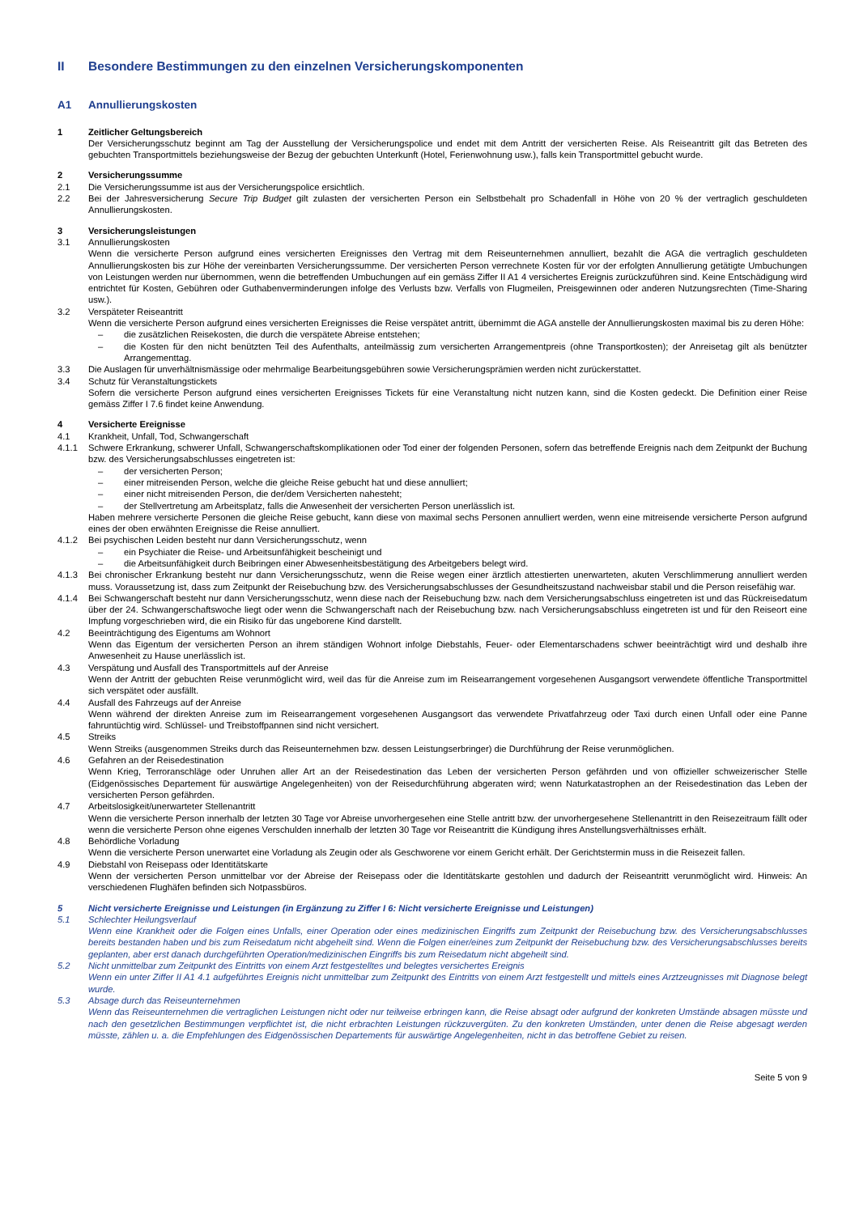II Besondere Bestimmungen zu den einzelnen Versicherungskomponenten
A1 Annullierungskosten
1 Zeitlicher Geltungsbereich
Der Versicherungsschutz beginnt am Tag der Ausstellung der Versicherungspolice und endet mit dem Antritt der versicherten Reise. Als Reiseantritt gilt das Betreten des gebuchten Transportmittels beziehungsweise der Bezug der gebuchten Unterkunft (Hotel, Ferienwohnung usw.), falls kein Transportmittel gebucht wurde.
2 Versicherungssumme
2.1 Die Versicherungssumme ist aus der Versicherungspolice ersichtlich.
2.2 Bei der Jahresversicherung Secure Trip Budget gilt zulasten der versicherten Person ein Selbstbehalt pro Schadenfall in Höhe von 20 % der vertraglich geschuldeten Annullierungskosten.
3 Versicherungsleistungen
3.1 Annullierungskosten
Wenn die versicherte Person aufgrund eines versicherten Ereignisses den Vertrag mit dem Reiseunternehmen annulliert, bezahlt die AGA die vertraglich geschuldeten Annullierungskosten bis zur Höhe der vereinbarten Versicherungssumme. Der versicherten Person verrechnete Kosten für vor der erfolgten Annullierung getätigte Umbuchungen von Leistungen werden nur übernommen, wenn die betreffenden Umbuchungen auf ein gemäss Ziffer II A1 4 versichertes Ereignis zurückzuführen sind. Keine Entschädigung wird entrichtet für Kosten, Gebühren oder Guthabenverminderungen infolge des Verlusts bzw. Verfalls von Flugmeilen, Preisgewinnen oder anderen Nutzungsrechten (Time-Sharing usw.).
3.2 Verspäteter Reiseantritt
Wenn die versicherte Person aufgrund eines versicherten Ereignisses die Reise verspätet antritt, übernimmt die AGA anstelle der Annullierungskosten maximal bis zu deren Höhe:
– die zusätzlichen Reisekosten, die durch die verspätete Abreise entstehen;
– die Kosten für den nicht benützten Teil des Aufenthalts, anteilmässig zum versicherten Arrangementpreis (ohne Transportkosten); der Anreisetag gilt als benützter Arrangementtag.
3.3 Die Auslagen für unverhältnismässige oder mehrmalige Bearbeitungsgebühren sowie Versicherungsprämien werden nicht zurückerstattet.
3.4 Schutz für Veranstaltungstickets
Sofern die versicherte Person aufgrund eines versicherten Ereignisses Tickets für eine Veranstaltung nicht nutzen kann, sind die Kosten gedeckt. Die Definition einer Reise gemäss Ziffer I 7.6 findet keine Anwendung.
4 Versicherte Ereignisse
4.1 Krankheit, Unfall, Tod, Schwangerschaft
4.1.1 Schwere Erkrankung, schwerer Unfall, Schwangerschaftskomplikationen oder Tod einer der folgenden Personen, sofern das betreffende Ereignis nach dem Zeitpunkt der Buchung bzw. des Versicherungsabschlusses eingetreten ist:
– der versicherten Person;
– einer mitreisenden Person, welche die gleiche Reise gebucht hat und diese annulliert;
– einer nicht mitreisenden Person, die der/dem Versicherten nahesteht;
– der Stellvertretung am Arbeitsplatz, falls die Anwesenheit der versicherten Person unerlässlich ist.
Haben mehrere versicherte Personen die gleiche Reise gebucht, kann diese von maximal sechs Personen annulliert werden, wenn eine mitreisende versicherte Person aufgrund eines der oben erwähnten Ereignisse die Reise annulliert.
4.1.2 Bei psychischen Leiden besteht nur dann Versicherungsschutz, wenn
– ein Psychiater die Reise- und Arbeitsunfähigkeit bescheinigt und
– die Arbeitsunfähigkeit durch Beibringen einer Abwesenheitsbestätigung des Arbeitgebers belegt wird.
4.1.3 Bei chronischer Erkrankung besteht nur dann Versicherungsschutz, wenn die Reise wegen einer ärztlich attestierten unerwarteten, akuten Verschlimmerung annulliert werden muss. Voraussetzung ist, dass zum Zeitpunkt der Reisebuchung bzw. des Versicherungsabschlusses der Gesundheitszustand nachweisbar stabil und die Person reisefähig war.
4.1.4 Bei Schwangerschaft besteht nur dann Versicherungsschutz, wenn diese nach der Reisebuchung bzw. nach dem Versicherungsabschluss eingetreten ist und das Rückreisedatum über der 24. Schwangerschaftswoche liegt oder wenn die Schwangerschaft nach der Reisebuchung bzw. nach Versicherungsabschluss eingetreten ist und für den Reiseort eine Impfung vorgeschrieben wird, die ein Risiko für das ungeborene Kind darstellt.
4.2 Beeinträchtigung des Eigentums am Wohnort
Wenn das Eigentum der versicherten Person an ihrem ständigen Wohnort infolge Diebstahls, Feuer- oder Elementarschadens schwer beeinträchtigt wird und deshalb ihre Anwesenheit zu Hause unerlässlich ist.
4.3 Verspätung und Ausfall des Transportmittels auf der Anreise
Wenn der Antritt der gebuchten Reise verunmöglicht wird, weil das für die Anreise zum im Reisearrangement vorgesehenen Ausgangsort verwendete öffentliche Transportmittel sich verspätet oder ausfällt.
4.4 Ausfall des Fahrzeugs auf der Anreise
Wenn während der direkten Anreise zum im Reisearrangement vorgesehenen Ausgangsort das verwendete Privatfahrzeug oder Taxi durch einen Unfall oder eine Panne fahruntüchtig wird. Schlüssel- und Treibstoffpannen sind nicht versichert.
4.5 Streiks
Wenn Streiks (ausgenommen Streiks durch das Reiseunternehmen bzw. dessen Leistungserbringer) die Durchführung der Reise verunmöglichen.
4.6 Gefahren an der Reisedestination
Wenn Krieg, Terroranschläge oder Unruhen aller Art an der Reisedestination das Leben der versicherten Person gefährden und von offizieller schweizerischer Stelle (Eidgenössisches Departement für auswärtige Angelegenheiten) von der Reisedurchführung abgeraten wird; wenn Naturkatastrophen an der Reisedestination das Leben der versicherten Person gefährden.
4.7 Arbeitslosigkeit/unerwarteter Stellenantritt
Wenn die versicherte Person innerhalb der letzten 30 Tage vor Abreise unvorhergesehen eine Stelle antritt bzw. der unvorhergesehene Stellenantritt in den Reisezeitraum fällt oder wenn die versicherte Person ohne eigenes Verschulden innerhalb der letzten 30 Tage vor Reiseantritt die Kündigung ihres Anstellungsverhältnisses erhält.
4.8 Behördliche Vorladung
Wenn die versicherte Person unerwartet eine Vorladung als Zeugin oder als Geschworene vor einem Gericht erhält. Der Gerichtstermin muss in die Reisezeit fallen.
4.9 Diebstahl von Reisepass oder Identitätskarte
Wenn der versicherten Person unmittelbar vor der Abreise der Reisepass oder die Identitätskarte gestohlen und dadurch der Reiseantritt verunmöglicht wird. Hinweis: An verschiedenen Flughäfen befinden sich Notpassbüros.
5 Nicht versicherte Ereignisse und Leistungen (in Ergänzung zu Ziffer I 6: Nicht versicherte Ereignisse und Leistungen)
5.1 Schlechter Heilungsverlauf
Wenn eine Krankheit oder die Folgen eines Unfalls, einer Operation oder eines medizinischen Eingriffs zum Zeitpunkt der Reisebuchung bzw. des Versicherungsabschlusses bereits bestanden haben und bis zum Reisedatum nicht abgeheilt sind. Wenn die Folgen einer/eines zum Zeitpunkt der Reisebuchung bzw. des Versicherungsabschlusses bereits geplanten, aber erst danach durchgeführten Operation/medizinischen Eingriffs bis zum Reisedatum nicht abgeheilt sind.
5.2 Nicht unmittelbar zum Zeitpunkt des Eintritts von einem Arzt festgestelltes und belegtes versichertes Ereignis
Wenn ein unter Ziffer II A1 4.1 aufgeführtes Ereignis nicht unmittelbar zum Zeitpunkt des Eintritts von einem Arzt festgestellt und mittels eines Arztzeugnisses mit Diagnose belegt wurde.
5.3 Absage durch das Reiseunternehmen
Wenn das Reiseunternehmen die vertraglichen Leistungen nicht oder nur teilweise erbringen kann, die Reise absagt oder aufgrund der konkreten Umstände absagen müsste und nach den gesetzlichen Bestimmungen verpflichtet ist, die nicht erbrachten Leistungen rückzuvergüten. Zu den konkreten Umständen, unter denen die Reise abgesagt werden müsste, zählen u. a. die Empfehlungen des Eidgenössischen Departements für auswärtige Angelegenheiten, nicht in das betroffene Gebiet zu reisen.
Seite 5 von 9